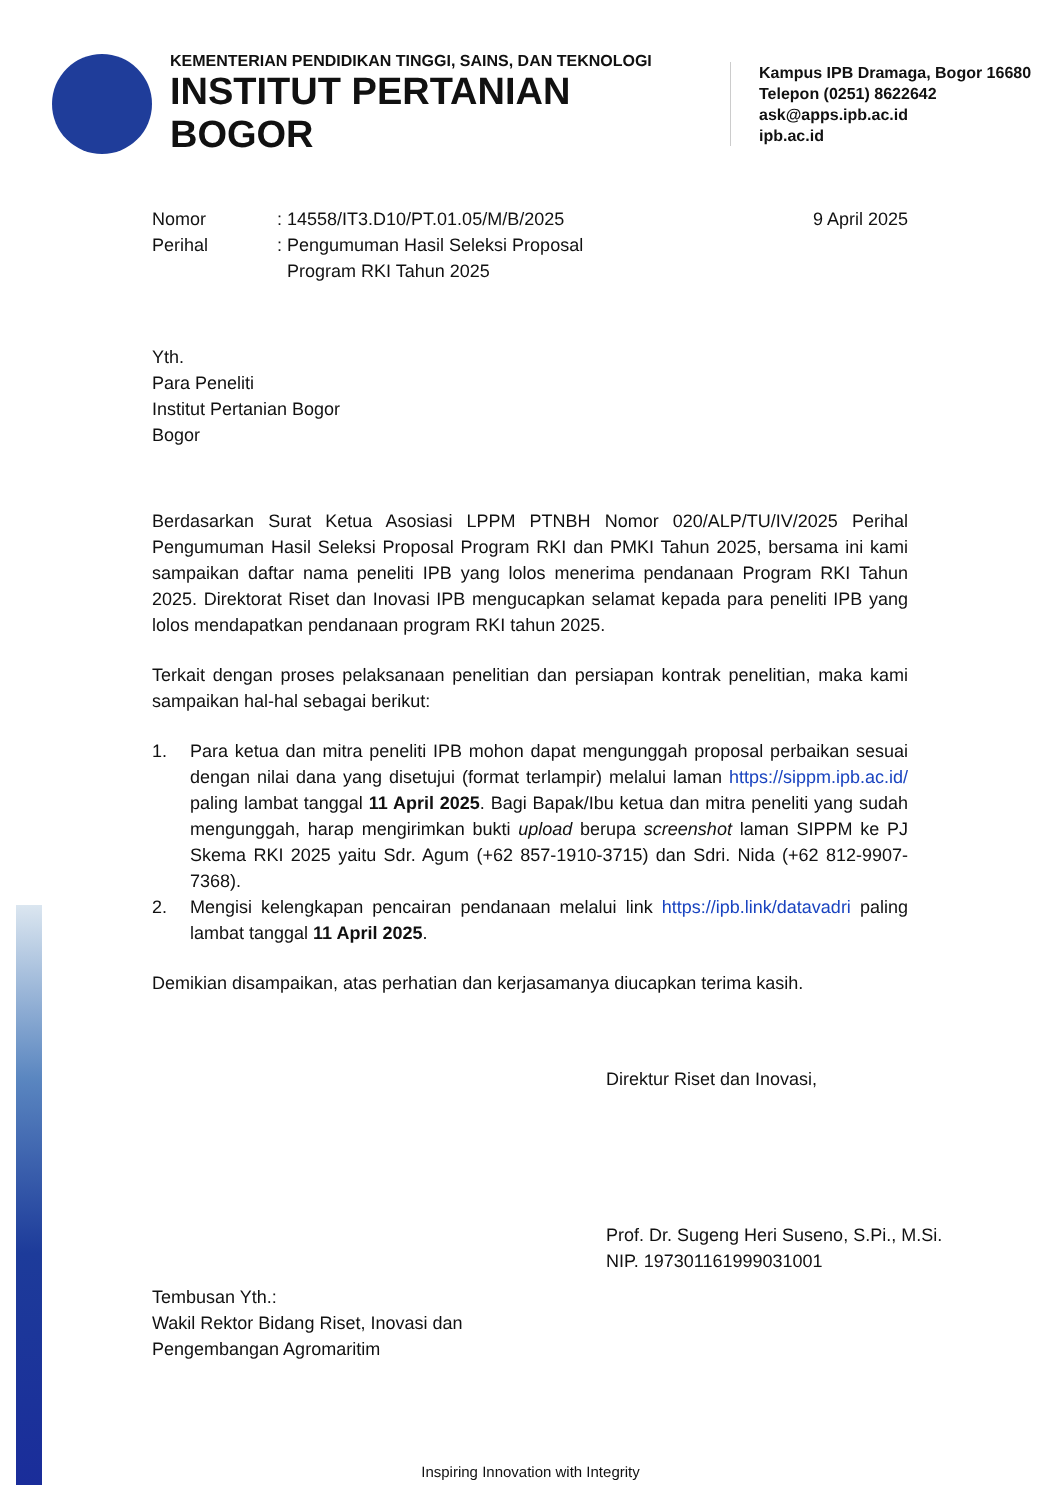KEMENTERIAN PENDIDIKAN TINGGI, SAINS, DAN TEKNOLOGI
INSTITUT PERTANIAN BOGOR
Kampus IPB Dramaga, Bogor 16680
Telepon (0251) 8622642
ask@apps.ipb.ac.id
ipb.ac.id
| Nomor | : 14558/IT3.D10/PT.01.05/M/B/2025 | 9 April 2025 |
| Perihal | : Pengumuman Hasil Seleksi Proposal Program RKI Tahun 2025 | |
Yth.
Para Peneliti
Institut Pertanian Bogor
Bogor
Berdasarkan Surat Ketua Asosiasi LPPM PTNBH Nomor 020/ALP/TU/IV/2025 Perihal Pengumuman Hasil Seleksi Proposal Program RKI dan PMKI Tahun 2025, bersama ini kami sampaikan daftar nama peneliti IPB yang lolos menerima pendanaan Program RKI Tahun 2025. Direktorat Riset dan Inovasi IPB mengucapkan selamat kepada para peneliti IPB yang lolos mendapatkan pendanaan program RKI tahun 2025.
Terkait dengan proses pelaksanaan penelitian dan persiapan kontrak penelitian, maka kami sampaikan hal-hal sebagai berikut:
1. Para ketua dan mitra peneliti IPB mohon dapat mengunggah proposal perbaikan sesuai dengan nilai dana yang disetujui (format terlampir) melalui laman https://sippm.ipb.ac.id/ paling lambat tanggal 11 April 2025. Bagi Bapak/Ibu ketua dan mitra peneliti yang sudah mengunggah, harap mengirimkan bukti upload berupa screenshot laman SIPPM ke PJ Skema RKI 2025 yaitu Sdr. Agum (+62 857-1910-3715) dan Sdri. Nida (+62 812-9907-7368).
2. Mengisi kelengkapan pencairan pendanaan melalui link https://ipb.link/datavadri paling lambat tanggal 11 April 2025.
Demikian disampaikan, atas perhatian dan kerjasamanya diucapkan terima kasih.
Direktur Riset dan Inovasi,
Prof. Dr. Sugeng Heri Suseno, S.Pi., M.Si.
NIP. 197301161999031001
Tembusan Yth.:
Wakil Rektor Bidang Riset, Inovasi dan
Pengembangan Agromaritim
Inspiring Innovation with Integrity